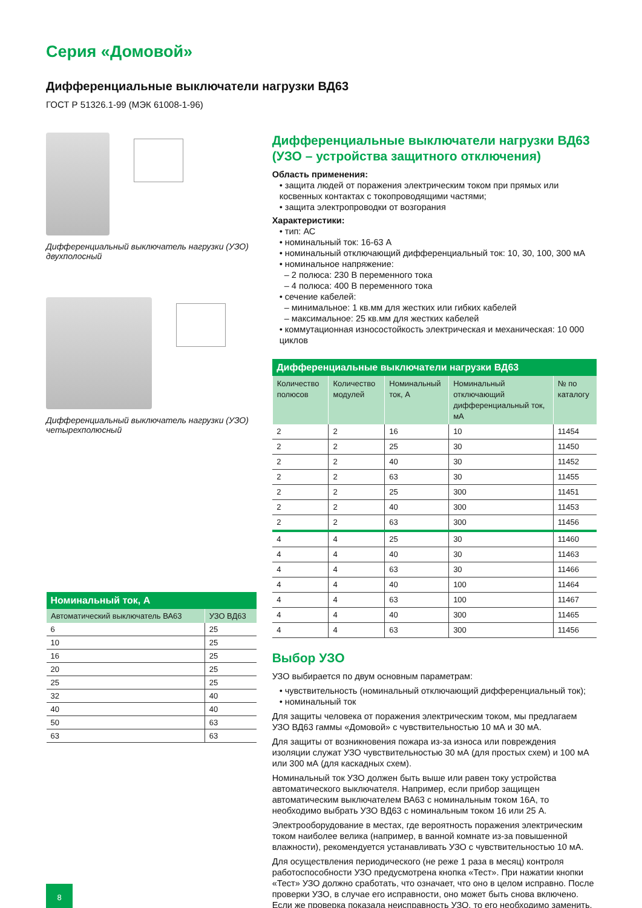Серия «Домовой»
Дифференциальные выключатели нагрузки ВД63
ГОСТ Р 51326.1-99 (МЭК 61008-1-96)
Дифференциальный выключатель нагрузки (УЗО) двухполосный
Дифференциальный выключатель нагрузки (УЗО) четырехполюсный
| Номинальный ток, А | |
| --- | --- |
| Автоматический выключатель ВА63 | УЗО ВД63 |
| 6 | 25 |
| 10 | 25 |
| 16 | 25 |
| 20 | 25 |
| 25 | 25 |
| 32 | 40 |
| 40 | 40 |
| 50 | 63 |
| 63 | 63 |
Дифференциальные выключатели нагрузки ВД63 (УЗО – устройства защитного отключения)
Область применения:
• защита людей от поражения электрическим током при прямых или косвенных контактах с токопроводящими частями;
• защита электропроводки от возгорания
Характеристики:
• тип: АС
• номинальный ток: 16-63 А
• номинальный отключающий дифференциальный ток: 10, 30, 100, 300 мА
• номинальное напряжение:
– 2 полюса: 230 В переменного тока
– 4 полюса: 400 В переменного тока
• сечение кабелей:
– минимальное: 1 кв.мм для жестких или гибких кабелей
– максимальное: 25 кв.мм для жестких кабелей
• коммутационная износостойкость электрическая и механическая: 10 000 циклов
| Дифференциальные выключатели нагрузки ВД63 | | | | |
| --- | --- | --- | --- | --- |
| Количество полюсов | Количество модулей | Номинальный ток, А | Номинальный отключающий дифференциальный ток, мА | № по каталогу |
| 2 | 2 | 16 | 10 | 11454 |
| 2 | 2 | 25 | 30 | 11450 |
| 2 | 2 | 40 | 30 | 11452 |
| 2 | 2 | 63 | 30 | 11455 |
| 2 | 2 | 25 | 300 | 11451 |
| 2 | 2 | 40 | 300 | 11453 |
| 2 | 2 | 63 | 300 | 11456 |
| 4 | 4 | 25 | 30 | 11460 |
| 4 | 4 | 40 | 30 | 11463 |
| 4 | 4 | 63 | 30 | 11466 |
| 4 | 4 | 40 | 100 | 11464 |
| 4 | 4 | 63 | 100 | 11467 |
| 4 | 4 | 40 | 300 | 11465 |
| 4 | 4 | 63 | 300 | 11456 |
Выбор УЗО
УЗО выбирается по двум основным параметрам:
• чувствительность (номинальный отключающий дифференциальный ток);
• номинальный ток
Для защиты человека от поражения электрическим током, мы предлагаем УЗО ВД63 гаммы «Домовой» с чувствительностью 10 мА и 30 мА.
Для защиты от возникновения пожара из-за износа или повреждения изоляции служат УЗО чувствительностью 30 мА (для простых схем) и 100 мА или 300 мА (для каскадных схем).
Номинальный ток УЗО должен быть выше или равен току устройства автоматического выключателя. Например, если прибор защищен автоматическим выключателем ВА63 с номинальным током 16А, то необходимо выбрать УЗО ВД63 с номинальным током 16 или 25 А.
Электрооборудование в местах, где вероятность поражения электрическим током наиболее велика (например, в ванной комнате из-за повышенной влажности), рекомендуется устанавливать УЗО с чувствительностью 10 мА.
Для осуществления периодического (не реже 1 раза в месяц) контроля работоспособности УЗО предусмотрена кнопка «Тест». При нажатии кнопки «Тест» УЗО должно сработать, что означает, что оно в целом исправно. После проверки УЗО, в случае его исправности, оно может быть снова включено. Если же проверка показала неисправность УЗО, то его необходимо заменить.
8